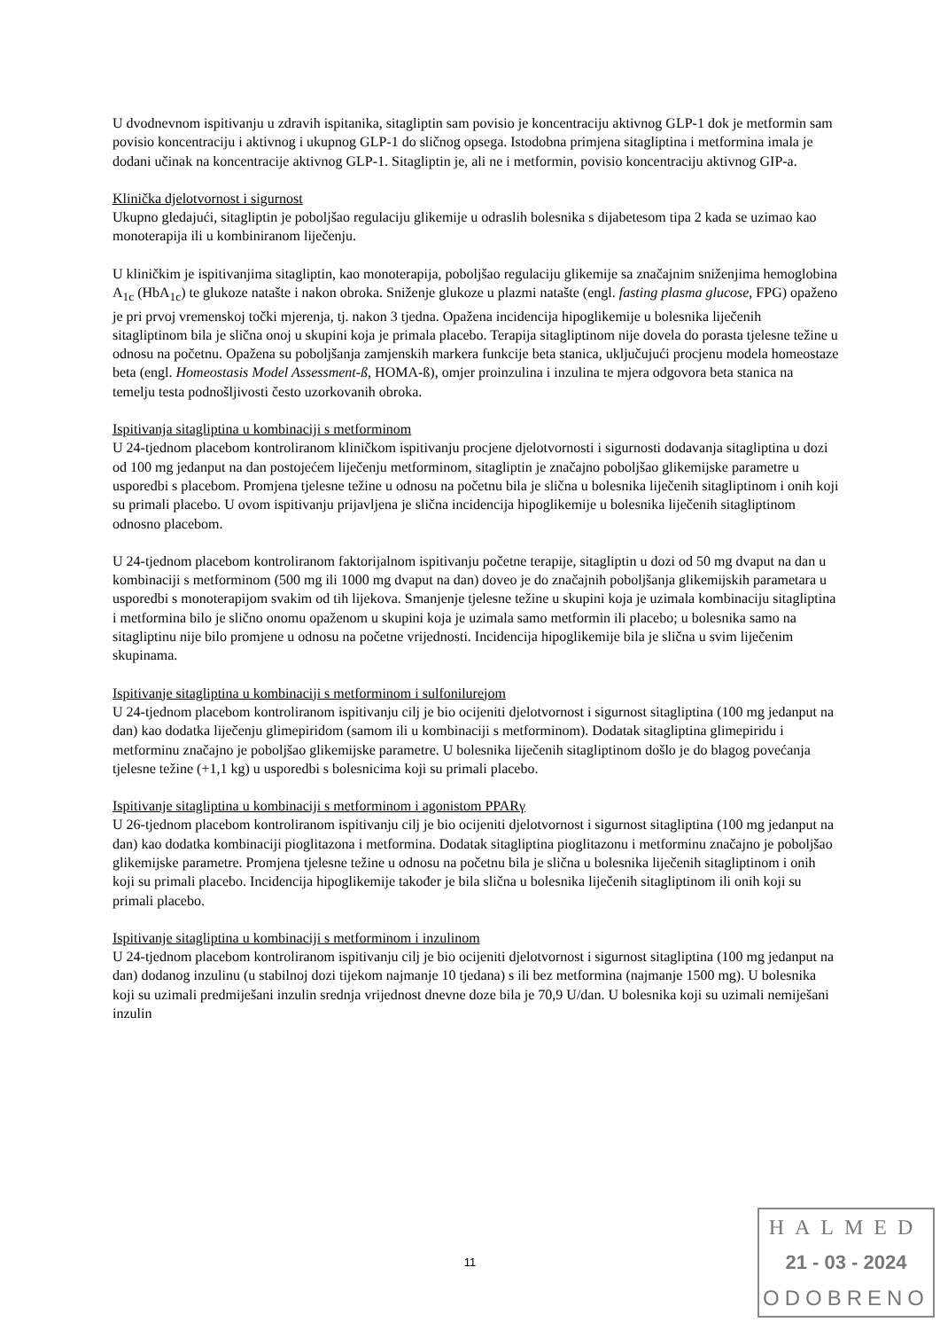U dvodnevnom ispitivanju u zdravih ispitanika, sitagliptin sam povisio je koncentraciju aktivnog GLP-1 dok je metformin sam povisio koncentraciju i aktivnog i ukupnog GLP-1 do sličnog opsega. Istodobna primjena sitagliptina i metformina imala je dodani učinak na koncentracije aktivnog GLP-1. Sitagliptin je, ali ne i metformin, povisio koncentraciju aktivnog GIP-a.
Klinička djelotvornost i sigurnost
Ukupno gledajući, sitagliptin je poboljšao regulaciju glikemije u odraslih bolesnika s dijabetesom tipa 2 kada se uzimao kao monoterapija ili u kombiniranom liječenju.
U kliničkim je ispitivanjima sitagliptin, kao monoterapija, poboljšao regulaciju glikemije sa značajnim sniženjima hemoglobina A<sub>1c</sub> (HbA<sub>1c</sub>) te glukoze natašte i nakon obroka. Sniženje glukoze u plazmi natašte (engl. fasting plasma glucose, FPG) opaženo je pri prvoj vremenskoj točki mjerenja, tj. nakon 3 tjedna. Opažena incidencija hipoglikemije u bolesnika liječenih sitagliptinom bila je slična onoj u skupini koja je primala placebo. Terapija sitagliptinom nije dovela do porasta tjelesne težine u odnosu na početnu. Opažena su poboljšanja zamjenskih markera funkcije beta stanica, uključujući procjenu modela homeostaze beta (engl. Homeostasis Model Assessment-ß, HOMA-ß), omjer proinzulina i inzulina te mjera odgovora beta stanica na temelju testa podnošljivosti često uzorkovanih obroka.
Ispitivanja sitagliptina u kombinaciji s metforminom
U 24-tjednom placebom kontroliranom kliničkom ispitivanju procjene djelotvornosti i sigurnosti dodavanja sitagliptina u dozi od 100 mg jedanput na dan postojećem liječenju metforminom, sitagliptin je značajno poboljšao glikemijske parametre u usporedbi s placebom. Promjena tjelesne težine u odnosu na početnu bila je slična u bolesnika liječenih sitagliptinom i onih koji su primali placebo. U ovom ispitivanju prijavljena je slična incidencija hipoglikemije u bolesnika liječenih sitagliptinom odnosno placebom.
U 24-tjednom placebom kontroliranom faktorijalnom ispitivanju početne terapije, sitagliptin u dozi od 50 mg dvaput na dan u kombinaciji s metforminom (500 mg ili 1000 mg dvaput na dan) doveo je do značajnih poboljšanja glikemijskih parametara u usporedbi s monoterapijom svakim od tih lijekova. Smanjenje tjelesne težine u skupini koja je uzimala kombinaciju sitagliptina i metformina bilo je slično onomu opaženom u skupini koja je uzimala samo metformin ili placebo; u bolesnika samo na sitagliptinu nije bilo promjene u odnosu na početne vrijednosti. Incidencija hipoglikemije bila je slična u svim liječenim skupinama.
Ispitivanje sitagliptina u kombinaciji s metforminom i sulfonilurejom
U 24-tjednom placebom kontroliranom ispitivanju cilj je bio ocijeniti djelotvornost i sigurnost sitagliptina (100 mg jedanput na dan) kao dodatka liječenju glimepiridom (samom ili u kombinaciji s metforminom). Dodatak sitagliptina glimepiridu i metforminu značajno je poboljšao glikemijske parametre. U bolesnika liječenih sitagliptinom došlo je do blagog povećanja tjelesne težine (+1,1 kg) u usporedbi s bolesnicima koji su primali placebo.
Ispitivanje sitagliptina u kombinaciji s metforminom i agonistom PPARγ
U 26-tjednom placebom kontroliranom ispitivanju cilj je bio ocijeniti djelotvornost i sigurnost sitagliptina (100 mg jedanput na dan) kao dodatka kombinaciji pioglitazona i metformina. Dodatak sitagliptina pioglitazonu i metforminu značajno je poboljšao glikemijske parametre. Promjena tjelesne težine u odnosu na početnu bila je slična u bolesnika liječenih sitagliptinom i onih koji su primali placebo. Incidencija hipoglikemije također je bila slična u bolesnika liječenih sitagliptinom ili onih koji su primali placebo.
Ispitivanje sitagliptina u kombinaciji s metforminom i inzulinom
U 24-tjednom placebom kontroliranom ispitivanju cilj je bio ocijeniti djelotvornost i sigurnost sitagliptina (100 mg jedanput na dan) dodanog inzulinu (u stabilnoj dozi tijekom najmanje 10 tjedana) s ili bez metformina (najmanje 1500 mg). U bolesnika koji su uzimali predmiješani inzulin srednja vrijednost dnevne doze bila je 70,9 U/dan. U bolesnika koji su uzimali nemiješani inzulin
11
HALMED
21 - 03 - 2024
ODOBRENO